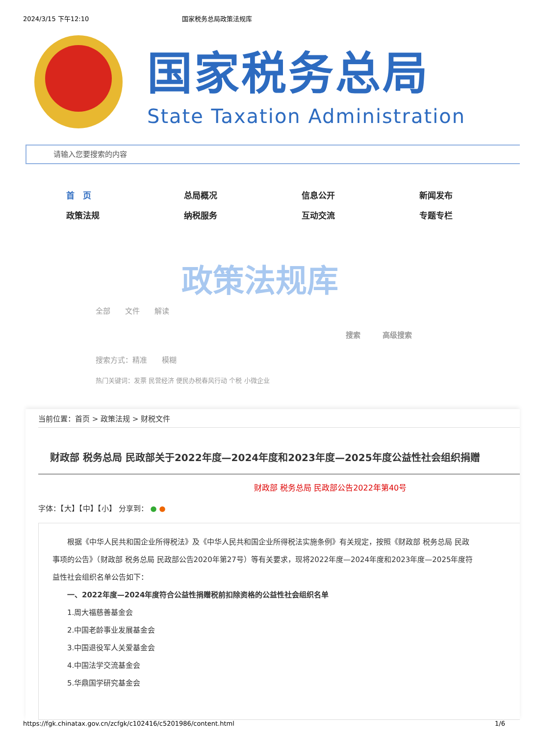2024/3/15 下午12:10 国家税务总局政策法规库
国家税务总局
State Taxation Administration
请输入您要搜索的内容
首　页 总局概况 信息公开 新闻发布 政策法规 纳税服务 互动交流 专题专栏
政策法规库
全部　　文件　　解读
搜索　　　高级搜索
搜索方式：精准　　模糊
热门关键词：发票 民营经济 便民办税春风行动 个税 小微企业
当前位置：首页 > 政策法规 > 财税文件
财政部 税务总局 民政部关于2022年度—2024年度和2023年度—2025年度公益性社会组织捐赠
财政部 税务总局 民政部公告2022年第40号
字体：【大】【中】【小】 分享到： ● ●
根据《中华人民共和国企业所得税法》及《中华人民共和国企业所得税法实施条例》有关规定，按照《财政部 税务总局 民政
事项的公告》（财政部 税务总局 民政部公告2020年第27号）等有关要求，现将2022年度—2024年度和2023年度—2025年度符
益性社会组织名单公告如下：
一、2022年度—2024年度符合公益性捐赠税前扣除资格的公益性社会组织名单
1.周大福慈善基金会
2.中国老龄事业发展基金会
3.中国退役军人关爱基金会
4.中国法学交流基金会
5.华鼎国学研究基金会
https://fgk.chinatax.gov.cn/zcfgk/c102416/c5201986/content.html 1/6